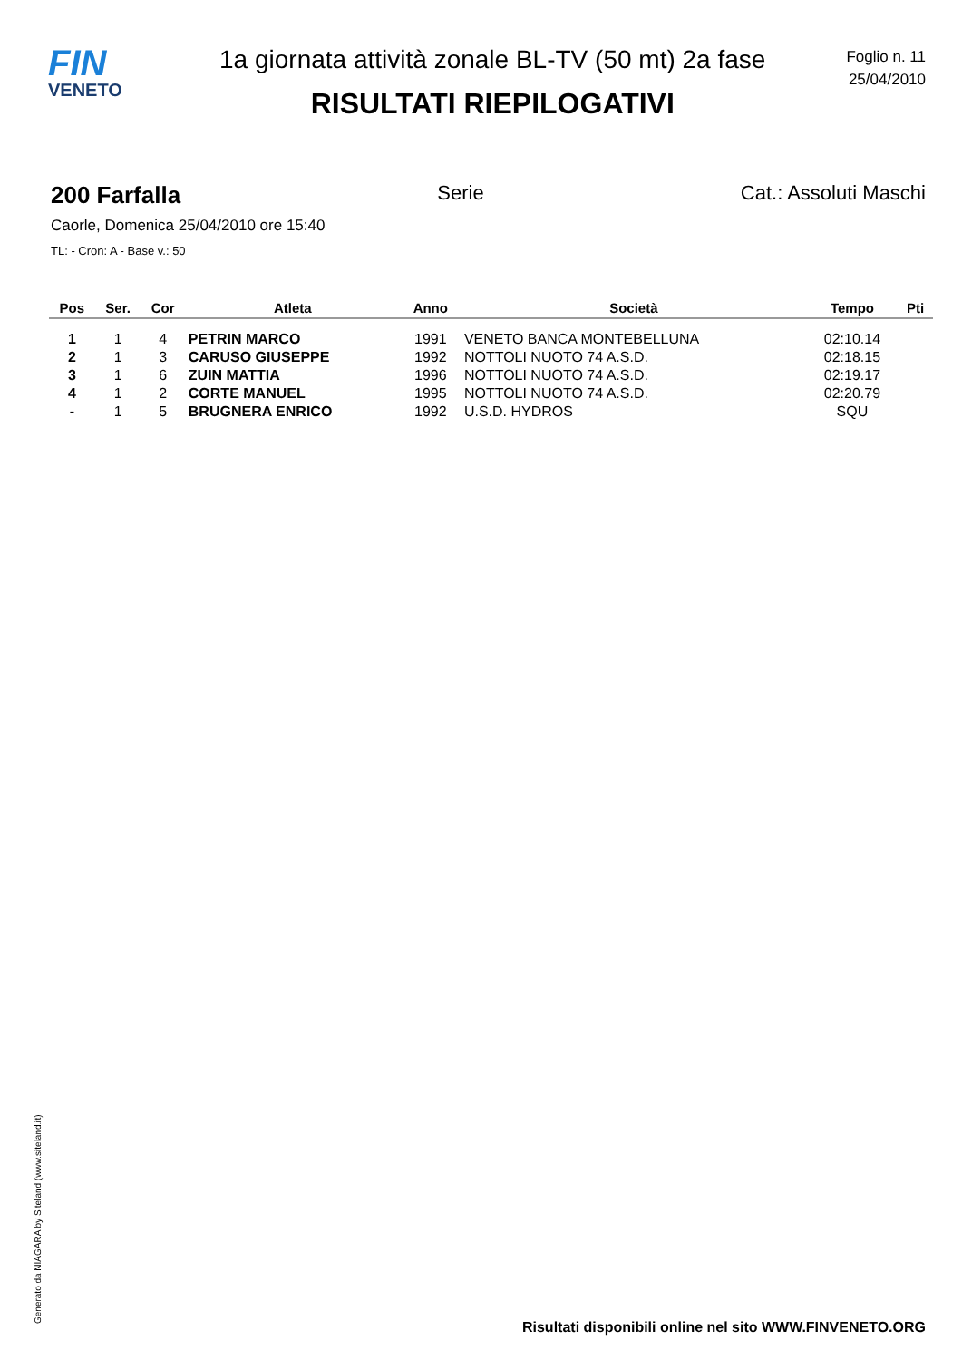FIN
VENETO
1a giornata attività zonale BL-TV (50 mt) 2a fase
RISULTATI RIEPILOGATIVI
Foglio n. 11
25/04/2010
200 Farfalla Serie Cat.: Assoluti Maschi
Caorle, Domenica 25/04/2010 ore 15:40
TL: - Cron: A - Base v.: 50
| Pos | Ser. | Cor | Atleta | Anno | Società | Tempo | Pti |
| --- | --- | --- | --- | --- | --- | --- | --- |
| 1 | 1 | 4 | PETRIN MARCO | 1991 | VENETO BANCA MONTEBELLUNA | 02:10.14 | |
| 2 | 1 | 3 | CARUSO GIUSEPPE | 1992 | NOTTOLI NUOTO 74 A.S.D. | 02:18.15 | |
| 3 | 1 | 6 | ZUIN MATTIA | 1996 | NOTTOLI NUOTO 74 A.S.D. | 02:19.17 | |
| 4 | 1 | 2 | CORTE MANUEL | 1995 | NOTTOLI NUOTO 74 A.S.D. | 02:20.79 | |
| - | 1 | 5 | BRUGNERA ENRICO | 1992 | U.S.D. HYDROS | SQU | |
Generato da NIAGARA by Siteland (www.siteland.it)
Risultati disponibili online nel sito WWW.FINVENETO.ORG